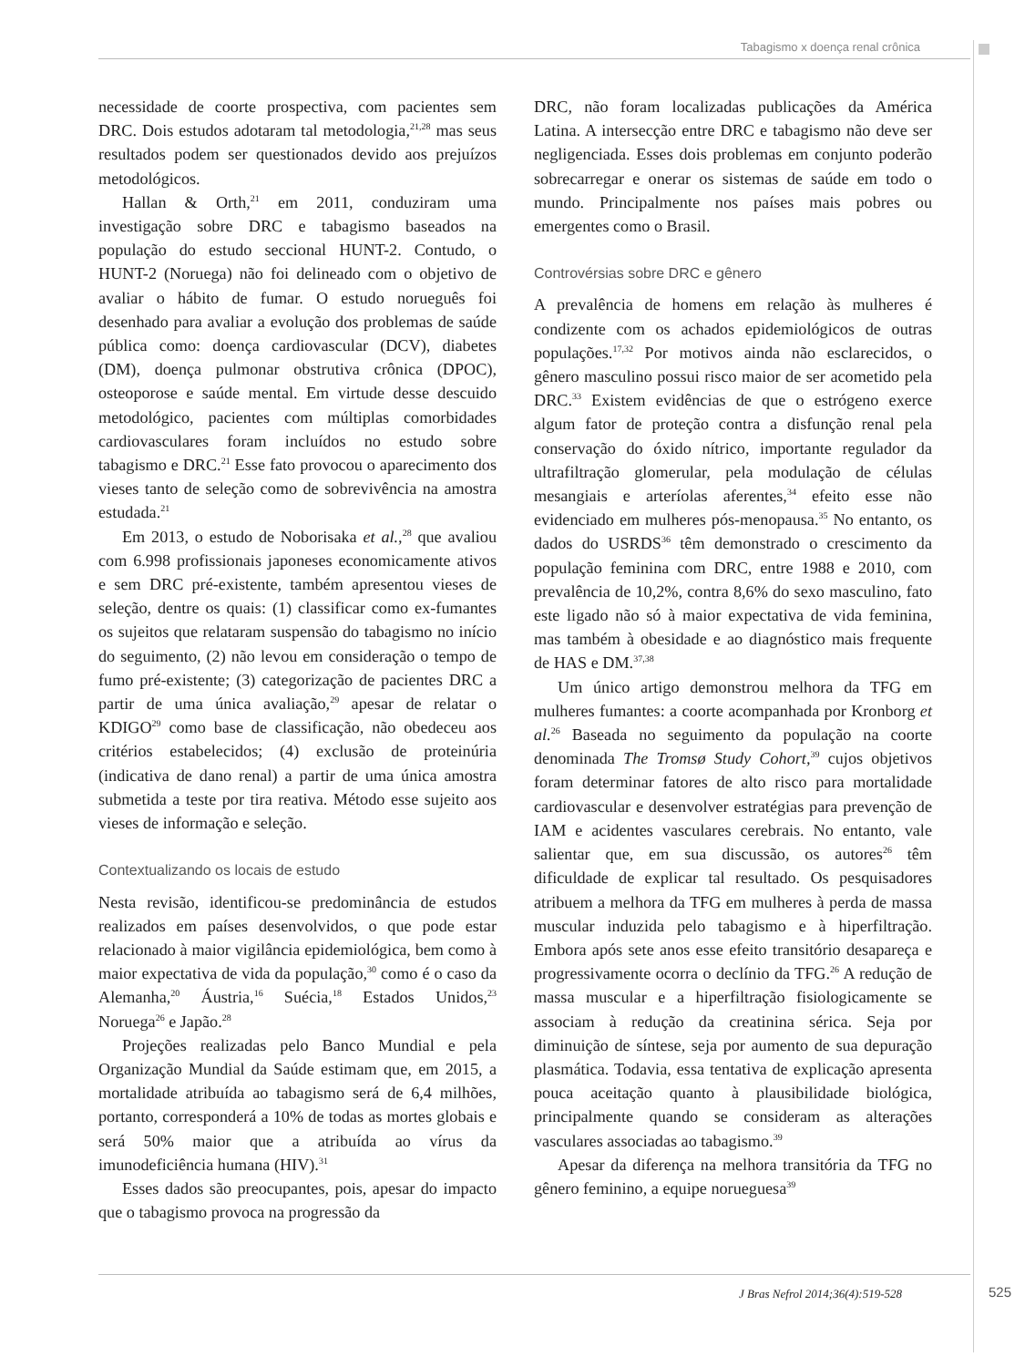Tabagismo x doença renal crônica
necessidade de coorte prospectiva, com pacientes sem DRC. Dois estudos adotaram tal metodologia,<sup>21,28</sup> mas seus resultados podem ser questionados devido aos prejuízos metodológicos.
Hallan & Orth,<sup>21</sup> em 2011, conduziram uma investigação sobre DRC e tabagismo baseados na população do estudo seccional HUNT-2. Contudo, o HUNT-2 (Noruega) não foi delineado com o objetivo de avaliar o hábito de fumar. O estudo norueguês foi desenhado para avaliar a evolução dos problemas de saúde pública como: doença cardiovascular (DCV), diabetes (DM), doença pulmonar obstrutiva crônica (DPOC), osteoporose e saúde mental. Em virtude desse descuido metodológico, pacientes com múltiplas comorbidades cardiovasculares foram incluídos no estudo sobre tabagismo e DRC.<sup>21</sup> Esse fato provocou o aparecimento dos vieses tanto de seleção como de sobrevivência na amostra estudada.<sup>21</sup>
Em 2013, o estudo de Noborisaka et al.,<sup>28</sup> que avaliou com 6.998 profissionais japoneses economicamente ativos e sem DRC pré-existente, também apresentou vieses de seleção, dentre os quais: (1) classificar como ex-fumantes os sujeitos que relataram suspensão do tabagismo no início do seguimento, (2) não levou em consideração o tempo de fumo pré-existente; (3) categorização de pacientes DRC a partir de uma única avaliação,<sup>29</sup> apesar de relatar o KDIGO<sup>29</sup> como base de classificação, não obedeceu aos critérios estabelecidos; (4) exclusão de proteinúria (indicativa de dano renal) a partir de uma única amostra submetida a teste por tira reativa. Método esse sujeito aos vieses de informação e seleção.
Contextualizando os locais de estudo
Nesta revisão, identificou-se predominância de estudos realizados em países desenvolvidos, o que pode estar relacionado à maior vigilância epidemiológica, bem como à maior expectativa de vida da população,<sup>30</sup> como é o caso da Alemanha,<sup>20</sup> Áustria,<sup>16</sup> Suécia,<sup>18</sup> Estados Unidos,<sup>23</sup> Noruega<sup>26</sup> e Japão.<sup>28</sup>
Projeções realizadas pelo Banco Mundial e pela Organização Mundial da Saúde estimam que, em 2015, a mortalidade atribuída ao tabagismo será de 6,4 milhões, portanto, corresponderá a 10% de todas as mortes globais e será 50% maior que a atribuída ao vírus da imunodeficiência humana (HIV).<sup>31</sup>
Esses dados são preocupantes, pois, apesar do impacto que o tabagismo provoca na progressão da
DRC, não foram localizadas publicações da América Latina. A intersecção entre DRC e tabagismo não deve ser negligenciada. Esses dois problemas em conjunto poderão sobrecarregar e onerar os sistemas de saúde em todo o mundo. Principalmente nos países mais pobres ou emergentes como o Brasil.
Controvérsias sobre DRC e gênero
A prevalência de homens em relação às mulheres é condizente com os achados epidemiológicos de outras populações.<sup>17,32</sup> Por motivos ainda não esclarecidos, o gênero masculino possui risco maior de ser acometido pela DRC.<sup>33</sup> Existem evidências de que o estrógeno exerce algum fator de proteção contra a disfunção renal pela conservação do óxido nítrico, importante regulador da ultrafiltração glomerular, pela modulação de células mesangiais e arteríolas aferentes,<sup>34</sup> efeito esse não evidenciado em mulheres pós-menopausa.<sup>35</sup> No entanto, os dados do USRDS<sup>36</sup> têm demonstrado o crescimento da população feminina com DRC, entre 1988 e 2010, com prevalência de 10,2%, contra 8,6% do sexo masculino, fato este ligado não só à maior expectativa de vida feminina, mas também à obesidade e ao diagnóstico mais frequente de HAS e DM.<sup>37,38</sup>
Um único artigo demonstrou melhora da TFG em mulheres fumantes: a coorte acompanhada por Kronborg et al.<sup>26</sup> Baseada no seguimento da população na coorte denominada The Tromsø Study Cohort,<sup>39</sup> cujos objetivos foram determinar fatores de alto risco para mortalidade cardiovascular e desenvolver estratégias para prevenção de IAM e acidentes vasculares cerebrais. No entanto, vale salientar que, em sua discussão, os autores<sup>26</sup> têm dificuldade de explicar tal resultado. Os pesquisadores atribuem a melhora da TFG em mulheres à perda de massa muscular induzida pelo tabagismo e à hiperfiltração. Embora após sete anos esse efeito transitório desapareça e progressivamente ocorra o declínio da TFG.<sup>26</sup> A redução de massa muscular e a hiperfiltração fisiologicamente se associam à redução da creatinina sérica. Seja por diminuição de síntese, seja por aumento de sua depuração plasmática. Todavia, essa tentativa de explicação apresenta pouca aceitação quanto à plausibilidade biológica, principalmente quando se consideram as alterações vasculares associadas ao tabagismo.<sup>39</sup>
Apesar da diferença na melhora transitória da TFG no gênero feminino, a equipe norueguesa<sup>39</sup>
J Bras Nefrol 2014;36(4):519-528
525